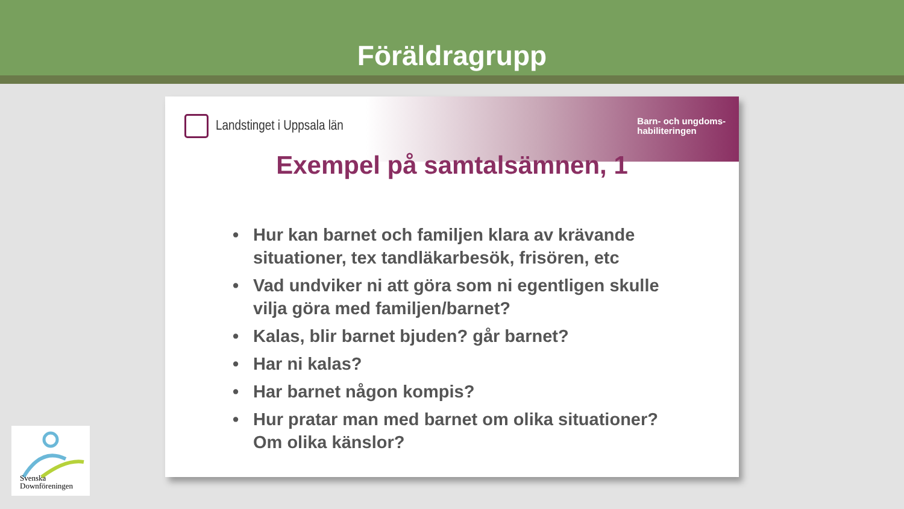Föräldragrupp
Landstinget i Uppsala län
Barn- och ungdoms-
habiliteringen
Exempel på samtalsämnen, 1
• Hur kan barnet och familjen klara av krävande situationer, tex tandläkarbesök, frisören, etc
• Vad undviker ni att göra som ni egentligen skulle vilja göra med familjen/barnet?
• Kalas, blir barnet bjuden? går barnet?
• Har ni kalas?
• Har barnet någon kompis?
• Hur pratar man med barnet om olika situationer? Om olika känslor?
Svenska
Downföreningen